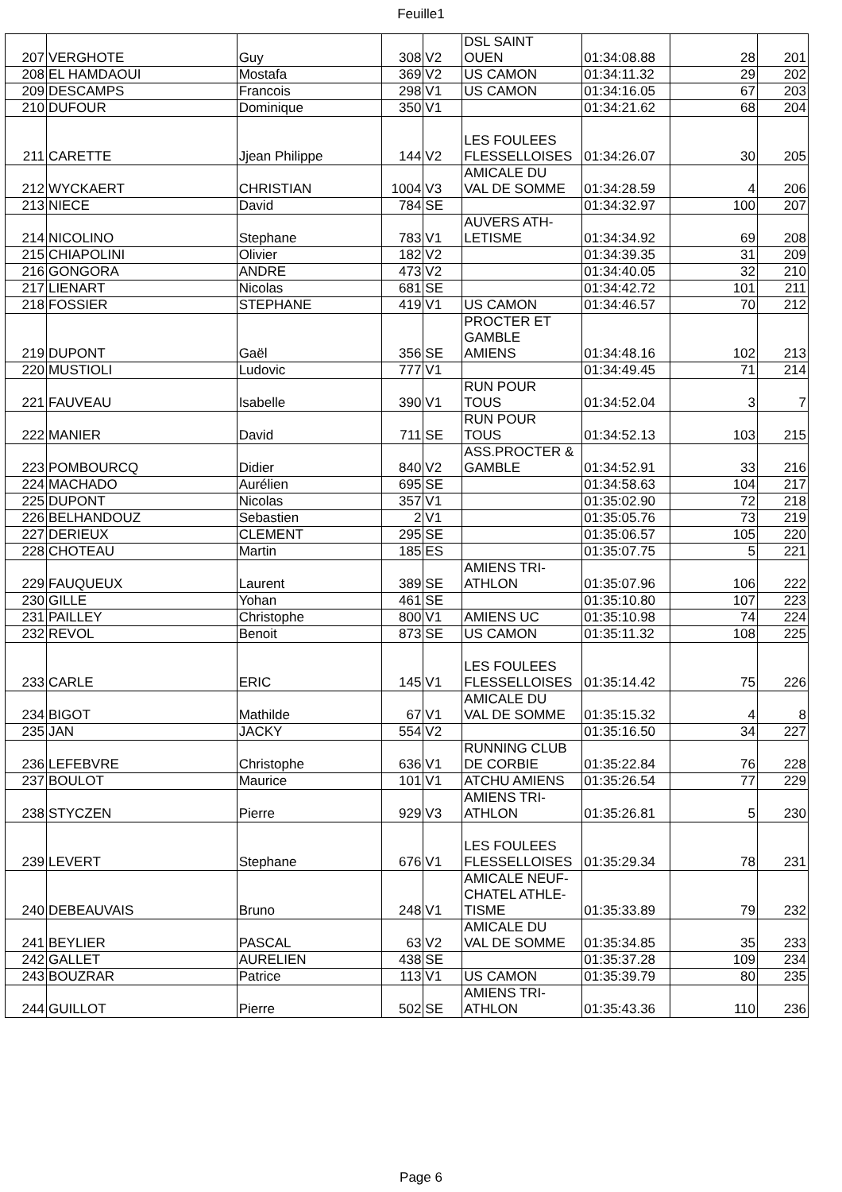Feuille1
| 207 | VERGHOTE | Guy | 308 | V2 | DSL SAINT OUEN | 01:34:08.88 | 28 | 201 |
| 208 | EL HAMDAOUI | Mostafa | 369 | V2 | US CAMON | 01:34:11.32 | 29 | 202 |
| 209 | DESCAMPS | Francois | 298 | V1 | US CAMON | 01:34:16.05 | 67 | 203 |
| 210 | DUFOUR | Dominique | 350 | V1 | | 01:34:21.62 | 68 | 204 |
| 211 | CARETTE | Jjean Philippe | 144 | V2 | LES FOULEES FLESSELLOISES | 01:34:26.07 | 30 | 205 |
| 212 | WYCKAERT | CHRISTIAN | 1004 | V3 | AMICALE DU VAL DE SOMME | 01:34:28.59 | 4 | 206 |
| 213 | NIECE | David | 784 | SE | | 01:34:32.97 | 100 | 207 |
| 214 | NICOLINO | Stephane | 783 | V1 | AUVERS ATH- LETISME | 01:34:34.92 | 69 | 208 |
| 215 | CHIAPOLINI | Olivier | 182 | V2 | | 01:34:39.35 | 31 | 209 |
| 216 | GONGORA | ANDRE | 473 | V2 | | 01:34:40.05 | 32 | 210 |
| 217 | LIENART | Nicolas | 681 | SE | | 01:34:42.72 | 101 | 211 |
| 218 | FOSSIER | STEPHANE | 419 | V1 | US CAMON | 01:34:46.57 | 70 | 212 |
| 219 | DUPONT | Gaël | 356 | SE | PROCTER ET GAMBLE AMIENS | 01:34:48.16 | 102 | 213 |
| 220 | MUSTIOLI | Ludovic | 777 | V1 | | 01:34:49.45 | 71 | 214 |
| 221 | FAUVEAU | Isabelle | 390 | V1 | RUN POUR TOUS | 01:34:52.04 | 3 | 7 |
| 222 | MANIER | David | 711 | SE | RUN POUR TOUS | 01:34:52.13 | 103 | 215 |
| 223 | POMBOURCQ | Didier | 840 | V2 | ASS.PROCTER & GAMBLE | 01:34:52.91 | 33 | 216 |
| 224 | MACHADO | Aurélien | 695 | SE | | 01:34:58.63 | 104 | 217 |
| 225 | DUPONT | Nicolas | 357 | V1 | | 01:35:02.90 | 72 | 218 |
| 226 | BELHANDOUZ | Sebastien | 2 | V1 | | 01:35:05.76 | 73 | 219 |
| 227 | DERIEUX | CLEMENT | 295 | SE | | 01:35:06.57 | 105 | 220 |
| 228 | CHOTEAU | Martin | 185 | ES | | 01:35:07.75 | 5 | 221 |
| 229 | FAUQUEUX | Laurent | 389 | SE | AMIENS TRI- ATHLON | 01:35:07.96 | 106 | 222 |
| 230 | GILLE | Yohan | 461 | SE | | 01:35:10.80 | 107 | 223 |
| 231 | PAILLEY | Christophe | 800 | V1 | AMIENS UC | 01:35:10.98 | 74 | 224 |
| 232 | REVOL | Benoit | 873 | SE | US CAMON | 01:35:11.32 | 108 | 225 |
| 233 | CARLE | ERIC | 145 | V1 | LES FOULEES FLESSELLOISES | 01:35:14.42 | 75 | 226 |
| 234 | BIGOT | Mathilde | 67 | V1 | AMICALE DU VAL DE SOMME | 01:35:15.32 | 4 | 8 |
| 235 | JAN | JACKY | 554 | V2 | | 01:35:16.50 | 34 | 227 |
| 236 | LEFEBVRE | Christophe | 636 | V1 | RUNNING CLUB DE CORBIE | 01:35:22.84 | 76 | 228 |
| 237 | BOULOT | Maurice | 101 | V1 | ATCHU AMIENS | 01:35:26.54 | 77 | 229 |
| 238 | STYCZEN | Pierre | 929 | V3 | AMIENS TRI- ATHLON | 01:35:26.81 | 5 | 230 |
| 239 | LEVERT | Stephane | 676 | V1 | LES FOULEES FLESSELLOISES | 01:35:29.34 | 78 | 231 |
| 240 | DEBEAUVAIS | Bruno | 248 | V1 | AMICALE NEUF- CHATEL ATHLE- TISME | 01:35:33.89 | 79 | 232 |
| 241 | BEYLIER | PASCAL | 63 | V2 | AMICALE DU VAL DE SOMME | 01:35:34.85 | 35 | 233 |
| 242 | GALLET | AURELIEN | 438 | SE | | 01:35:37.28 | 109 | 234 |
| 243 | BOUZRAR | Patrice | 113 | V1 | US CAMON | 01:35:39.79 | 80 | 235 |
| 244 | GUILLOT | Pierre | 502 | SE | AMIENS TRI- ATHLON | 01:35:43.36 | 110 | 236 |
Page 6